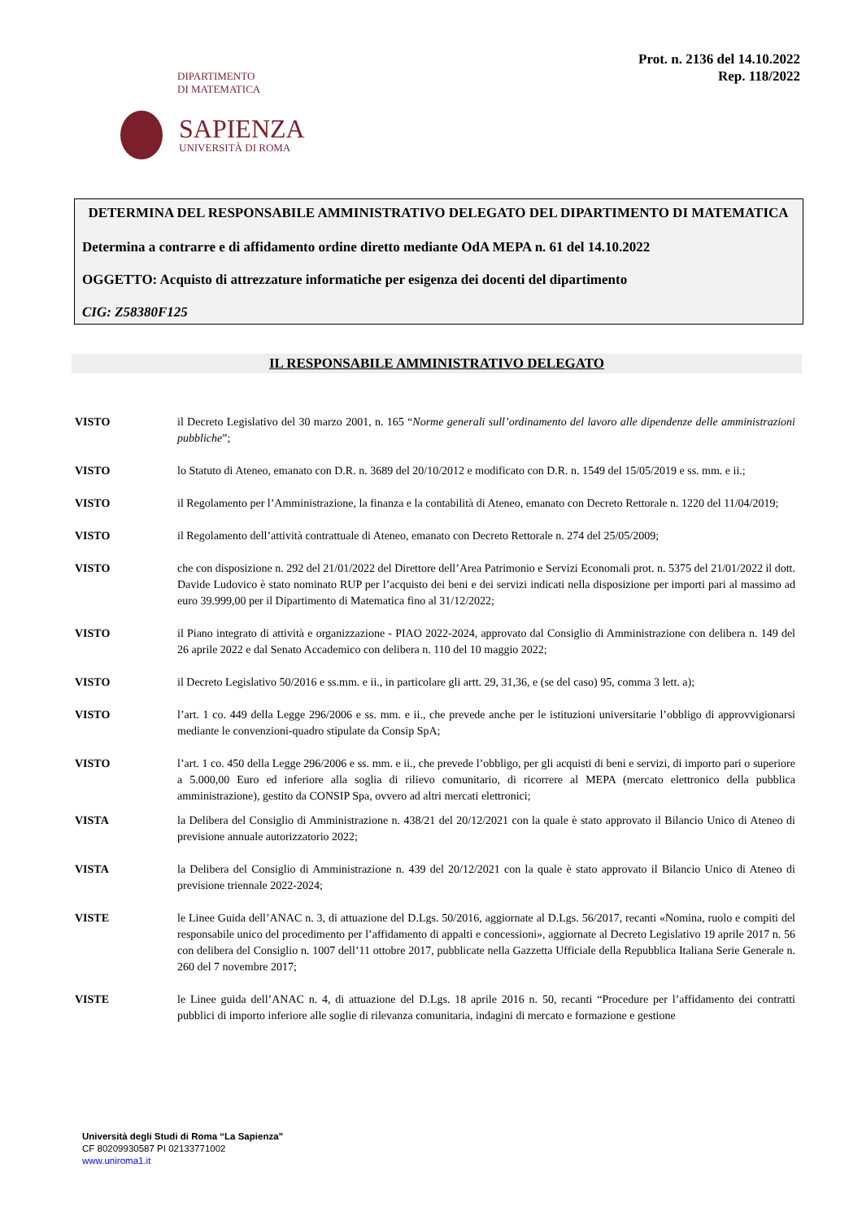Prot. n. 2136 del 14.10.2022
Rep. 118/2022
DIPARTIMENTO
DI MATEMATICA
SAPIENZA
UNIVERSITÀ DI ROMA
DETERMINA DEL RESPONSABILE AMMINISTRATIVO DELEGATO DEL DIPARTIMENTO DI MATEMATICA
Determina a contrarre e di affidamento ordine diretto mediante OdA MEPA n. 61 del 14.10.2022
OGGETTO: Acquisto di attrezzature informatiche per esigenza dei docenti del dipartimento
CIG: Z58380F125
IL RESPONSABILE AMMINISTRATIVO DELEGATO
VISTO il Decreto Legislativo del 30 marzo 2001, n. 165 “Norme generali sull’ordinamento del lavoro alle dipendenze delle amministrazioni pubbliche”;
VISTO lo Statuto di Ateneo, emanato con D.R. n. 3689 del 20/10/2012 e modificato con D.R. n. 1549 del 15/05/2019 e ss. mm. e ii.;
VISTO il Regolamento per l’Amministrazione, la finanza e la contabilità di Ateneo, emanato con Decreto Rettorale n. 1220 del 11/04/2019;
VISTO il Regolamento dell’attività contrattuale di Ateneo, emanato con Decreto Rettorale n. 274 del 25/05/2009;
VISTO che con disposizione n. 292 del 21/01/2022 del Direttore dell’Area Patrimonio e Servizi Economali prot. n. 5375 del 21/01/2022 il dott. Davide Ludovico è stato nominato RUP per l’acquisto dei beni e dei servizi indicati nella disposizione per importi pari al massimo ad euro 39.999,00 per il Dipartimento di Matematica fino al 31/12/2022;
VISTO il Piano integrato di attività e organizzazione - PIAO 2022-2024, approvato dal Consiglio di Amministrazione con delibera n. 149 del 26 aprile 2022 e dal Senato Accademico con delibera n. 110 del 10 maggio 2022;
VISTO il Decreto Legislativo 50/2016 e ss.mm. e ii., in particolare gli artt. 29, 31,36, e (se del caso) 95, comma 3 lett. a);
VISTO l’art. 1 co. 449 della Legge 296/2006 e ss. mm. e ii., che prevede anche per le istituzioni universitarie l’obbligo di approvvigionarsi mediante le convenzioni-quadro stipulate da Consip SpA;
VISTO l’art. 1 co. 450 della Legge 296/2006 e ss. mm. e ii., che prevede l’obbligo, per gli acquisti di beni e servizi, di importo pari o superiore a 5.000,00 Euro ed inferiore alla soglia di rilievo comunitario, di ricorrere al MEPA (mercato elettronico della pubblica amministrazione), gestito da CONSIP Spa, ovvero ad altri mercati elettronici;
VISTA la Delibera del Consiglio di Amministrazione n. 438/21 del 20/12/2021 con la quale è stato approvato il Bilancio Unico di Ateneo di previsione annuale autorizzatorio 2022;
VISTA la Delibera del Consiglio di Amministrazione n. 439 del 20/12/2021 con la quale è stato approvato il Bilancio Unico di Ateneo di previsione triennale 2022-2024;
VISTE le Linee Guida dell’ANAC n. 3, di attuazione del D.Lgs. 50/2016, aggiornate al D.Lgs. 56/2017, recanti «Nomina, ruolo e compiti del responsabile unico del procedimento per l’affidamento di appalti e concessioni», aggiornate al Decreto Legislativo 19 aprile 2017 n. 56 con delibera del Consiglio n. 1007 dell’11 ottobre 2017, pubblicate nella Gazzetta Ufficiale della Repubblica Italiana Serie Generale n. 260 del 7 novembre 2017;
VISTE le Linee guida dell’ANAC n. 4, di attuazione del D.Lgs. 18 aprile 2016 n. 50, recanti “Procedure per l’affidamento dei contratti pubblici di importo inferiore alle soglie di rilevanza comunitaria, indagini di mercato e formazione e gestione
Università degli Studi di Roma “La Sapienza”
CF 80209930587 PI 02133771002
www.uniroma1.it